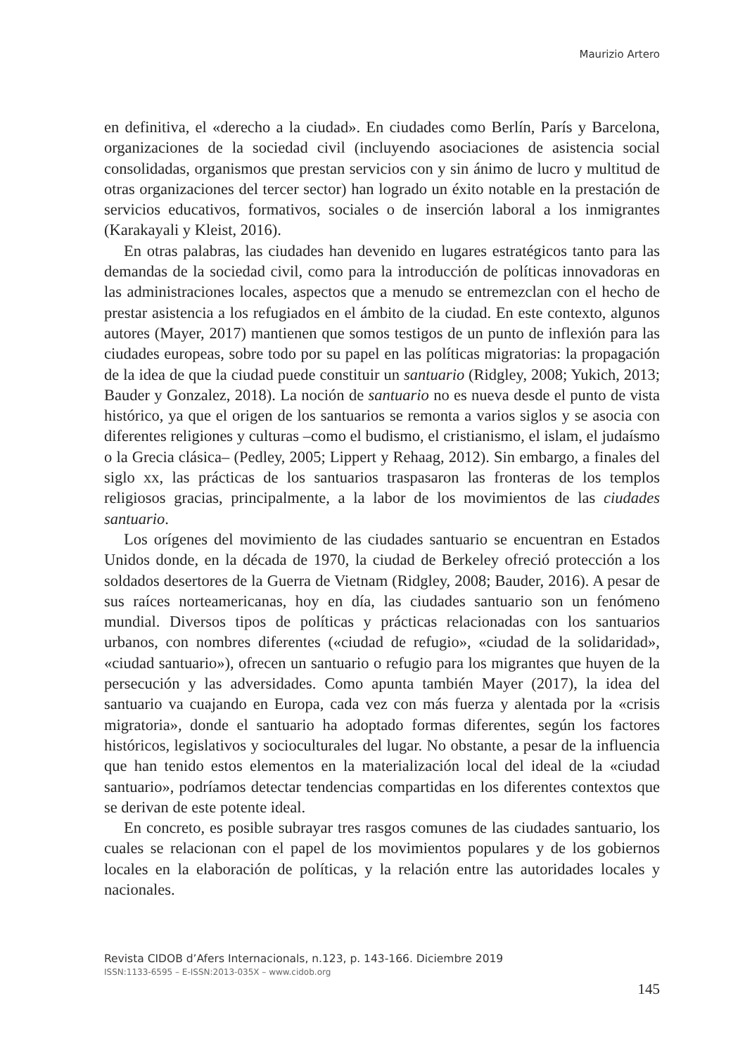Maurizio Artero
en definitiva, el «derecho a la ciudad». En ciudades como Berlín, París y Barcelona, organizaciones de la sociedad civil (incluyendo asociaciones de asistencia social consolidadas, organismos que prestan servicios con y sin ánimo de lucro y multitud de otras organizaciones del tercer sector) han logrado un éxito notable en la prestación de servicios educativos, formativos, sociales o de inserción laboral a los inmigrantes (Karakayali y Kleist, 2016).
En otras palabras, las ciudades han devenido en lugares estratégicos tanto para las demandas de la sociedad civil, como para la introducción de políticas innovadoras en las administraciones locales, aspectos que a menudo se entremezclan con el hecho de prestar asistencia a los refugiados en el ámbito de la ciudad. En este contexto, algunos autores (Mayer, 2017) mantienen que somos testigos de un punto de inflexión para las ciudades europeas, sobre todo por su papel en las políticas migratorias: la propagación de la idea de que la ciudad puede constituir un santuario (Ridgley, 2008; Yukich, 2013; Bauder y Gonzalez, 2018). La noción de santuario no es nueva desde el punto de vista histórico, ya que el origen de los santuarios se remonta a varios siglos y se asocia con diferentes religiones y culturas –como el budismo, el cristianismo, el islam, el judaísmo o la Grecia clásica– (Pedley, 2005; Lippert y Rehaag, 2012). Sin embargo, a finales del siglo xx, las prácticas de los santuarios traspasaron las fronteras de los templos religiosos gracias, principalmente, a la labor de los movimientos de las ciudades santuario.
Los orígenes del movimiento de las ciudades santuario se encuentran en Estados Unidos donde, en la década de 1970, la ciudad de Berkeley ofreció protección a los soldados desertores de la Guerra de Vietnam (Ridgley, 2008; Bauder, 2016). A pesar de sus raíces norteamericanas, hoy en día, las ciudades santuario son un fenómeno mundial. Diversos tipos de políticas y prácticas relacionadas con los santuarios urbanos, con nombres diferentes («ciudad de refugio», «ciudad de la solidaridad», «ciudad santuario»), ofrecen un santuario o refugio para los migrantes que huyen de la persecución y las adversidades. Como apunta también Mayer (2017), la idea del santuario va cuajando en Europa, cada vez con más fuerza y alentada por la «crisis migratoria», donde el santuario ha adoptado formas diferentes, según los factores históricos, legislativos y socioculturales del lugar. No obstante, a pesar de la influencia que han tenido estos elementos en la materialización local del ideal de la «ciudad santuario», podríamos detectar tendencias compartidas en los diferentes contextos que se derivan de este potente ideal.
En concreto, es posible subrayar tres rasgos comunes de las ciudades santuario, los cuales se relacionan con el papel de los movimientos populares y de los gobiernos locales en la elaboración de políticas, y la relación entre las autoridades locales y nacionales.
Revista CIDOB d’Afers Internacionals, n.123, p. 143-166. Diciembre 2019
ISSN:1133-6595 – E-ISSN:2013-035X – www.cidob.org
145